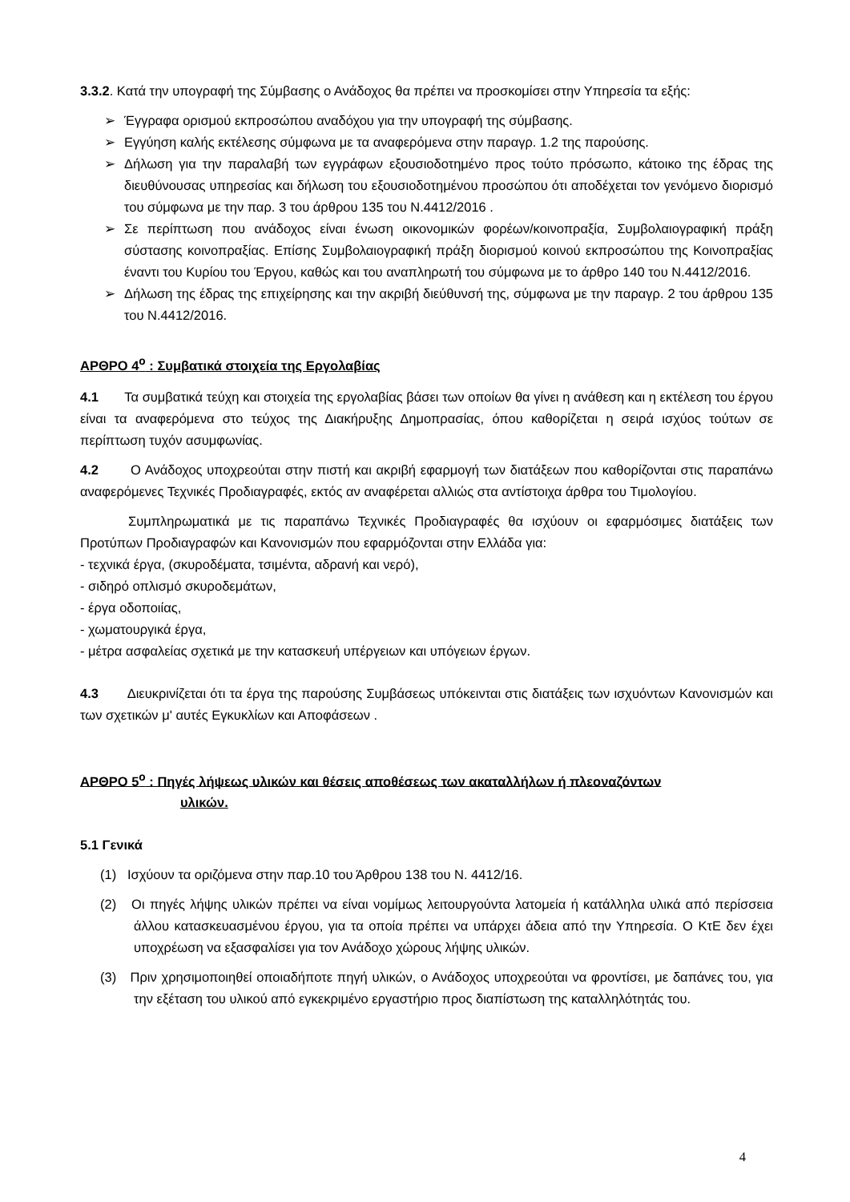3.3.2. Κατά την υπογραφή της Σύμβασης ο Ανάδοχος θα πρέπει να προσκομίσει στην Υπηρεσία τα εξής:
➢ Έγγραφα ορισμού εκπροσώπου αναδόχου για την υπογραφή της σύμβασης.
➢ Εγγύηση καλής εκτέλεσης σύμφωνα με τα αναφερόμενα στην παραγρ. 1.2 της παρούσης.
➢ Δήλωση για την παραλαβή των εγγράφων εξουσιοδοτημένο προς τούτο πρόσωπο, κάτοικο της έδρας της διευθύνουσας υπηρεσίας και δήλωση του εξουσιοδοτημένου προσώπου ότι αποδέχεται τον γενόμενο διορισμό του σύμφωνα με την παρ. 3 του άρθρου 135 του Ν.4412/2016 .
➢ Σε περίπτωση που ανάδοχος είναι ένωση οικονομικών φορέων/κοινοπραξία, Συμβολαιογραφική πράξη σύστασης κοινοπραξίας. Επίσης Συμβολαιογραφική πράξη διορισμού κοινού εκπροσώπου της Κοινοπραξίας έναντι του Κυρίου του Έργου, καθώς και του αναπληρωτή του σύμφωνα με το άρθρο 140 του Ν.4412/2016.
➢ Δήλωση της έδρας της επιχείρησης και την ακριβή διεύθυνσή της, σύμφωνα με την παραγρ. 2 του άρθρου 135 του Ν.4412/2016.
ΑΡΘΡΟ 4<sup>ο</sup> : Συμβατικά στοιχεία της Εργολαβίας
4.1 Τα συμβατικά τεύχη και στοιχεία της εργολαβίας βάσει των οποίων θα γίνει η ανάθεση και η εκτέλεση του έργου είναι τα αναφερόμενα στο τεύχος της Διακήρυξης Δημοπρασίας, όπου καθορίζεται η σειρά ισχύος τούτων σε περίπτωση τυχόν ασυμφωνίας.
4.2 Ο Ανάδοχος υποχρεούται στην πιστή και ακριβή εφαρμογή των διατάξεων που καθορίζονται στις παραπάνω αναφερόμενες Τεχνικές Προδιαγραφές, εκτός αν αναφέρεται αλλιώς στα αντίστοιχα άρθρα του Τιμολογίου.
Συμπληρωματικά με τις παραπάνω Τεχνικές Προδιαγραφές θα ισχύουν οι εφαρμόσιμες διατάξεις των Προτύπων Προδιαγραφών και Κανονισμών που εφαρμόζονται στην Ελλάδα για:
- τεχνικά έργα, (σκυροδέματα, τσιμέντα, αδρανή και νερό),
- σιδηρό οπλισμό σκυροδεμάτων,
- έργα οδοποιίας,
- χωματουργικά έργα,
- μέτρα ασφαλείας σχετικά με την κατασκευή υπέργειων και υπόγειων έργων.
4.3 Διευκρινίζεται ότι τα έργα της παρούσης Συμβάσεως υπόκεινται στις διατάξεις των ισχυόντων Κανονισμών και των σχετικών μ' αυτές Εγκυκλίων και Αποφάσεων .
ΑΡΘΡΟ 5<sup>ο</sup> : Πηγές λήψεως υλικών και θέσεις αποθέσεως των ακαταλλήλων ή πλεοναζόντων
υλικών.
5.1 Γενικά
(1) Ισχύουν τα οριζόμενα στην παρ.10 του Άρθρου 138 του Ν. 4412/16.
(2) Οι πηγές λήψης υλικών πρέπει να είναι νομίμως λειτουργούντα λατομεία ή κατάλληλα υλικά από περίσσεια άλλου κατασκευασμένου έργου, για τα οποία πρέπει να υπάρχει άδεια από την Υπηρεσία. Ο ΚτΕ δεν έχει υποχρέωση να εξασφαλίσει για τον Ανάδοχο χώρους λήψης υλικών.
(3) Πριν χρησιμοποιηθεί οποιαδήποτε πηγή υλικών, ο Ανάδοχος υποχρεούται να φροντίσει, με δαπάνες του, για την εξέταση του υλικού από εγκεκριμένο εργαστήριο προς διαπίστωση της καταλληλότητάς του.
4